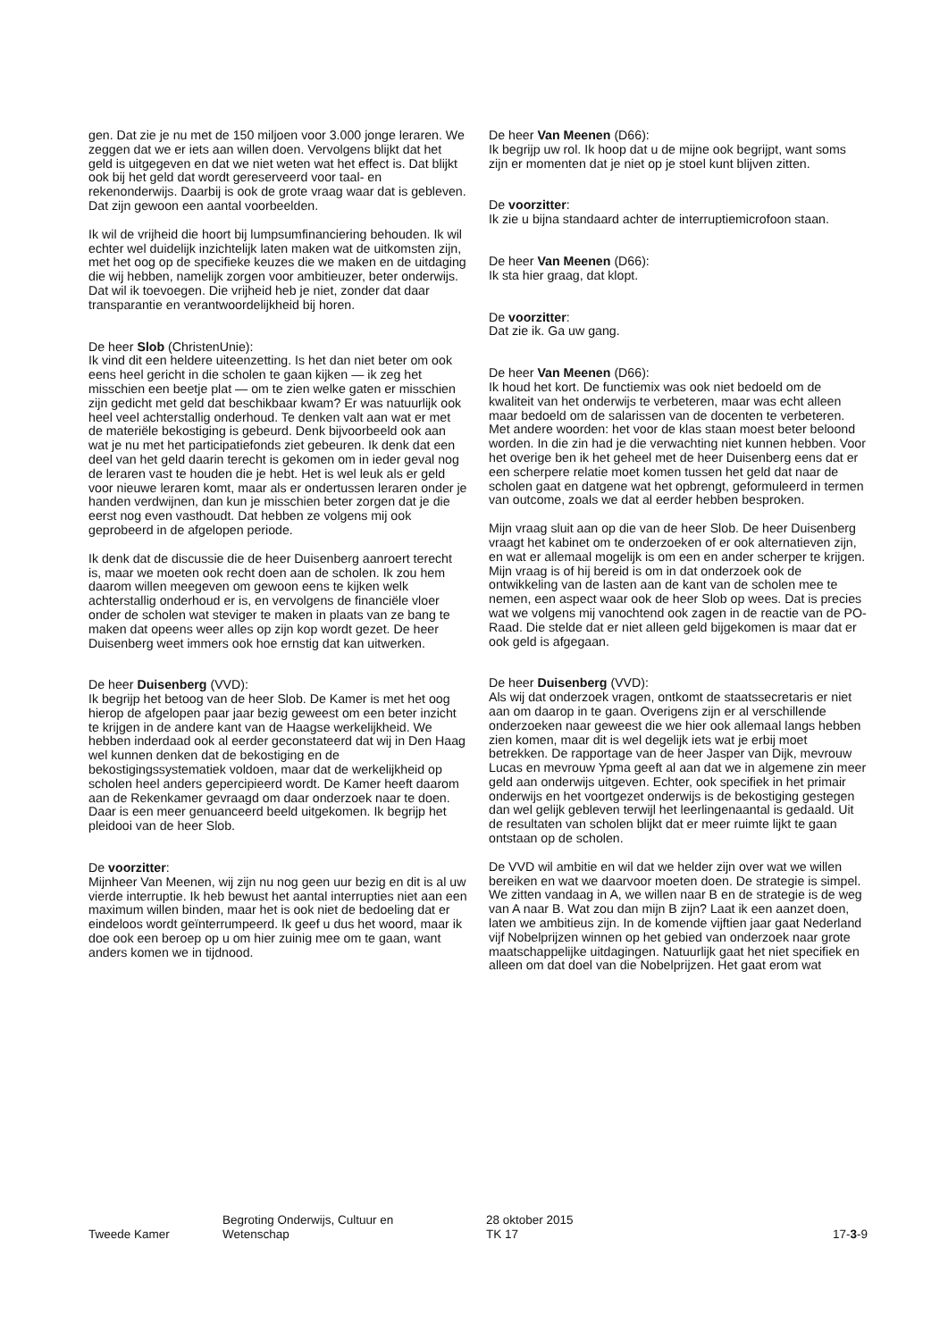gen. Dat zie je nu met de 150 miljoen voor 3.000 jonge leraren. We zeggen dat we er iets aan willen doen. Vervolgens blijkt dat het geld is uitgegeven en dat we niet weten wat het effect is. Dat blijkt ook bij het geld dat wordt gereserveerd voor taal- en rekenonderwijs. Daarbij is ook de grote vraag waar dat is gebleven. Dat zijn gewoon een aantal voorbeelden.
Ik wil de vrijheid die hoort bij lumpsumfinanciering behouden. Ik wil echter wel duidelijk inzichtelijk laten maken wat de uitkomsten zijn, met het oog op de specifieke keuzes die we maken en de uitdaging die wij hebben, namelijk zorgen voor ambitieuzer, beter onderwijs. Dat wil ik toevoegen. Die vrijheid heb je niet, zonder dat daar transparantie en verantwoordelijkheid bij horen.
De heer Slob (ChristenUnie):
Ik vind dit een heldere uiteenzetting. Is het dan niet beter om ook eens heel gericht in die scholen te gaan kijken — ik zeg het misschien een beetje plat — om te zien welke gaten er misschien zijn gedicht met geld dat beschikbaar kwam? Er was natuurlijk ook heel veel achterstallig onderhoud. Te denken valt aan wat er met de materiële bekostiging is gebeurd. Denk bijvoorbeeld ook aan wat je nu met het participatiefonds ziet gebeuren. Ik denk dat een deel van het geld daarin terecht is gekomen om in ieder geval nog de leraren vast te houden die je hebt. Het is wel leuk als er geld voor nieuwe leraren komt, maar als er ondertussen leraren onder je handen verdwijnen, dan kun je misschien beter zorgen dat je die eerst nog even vasthoudt. Dat hebben ze volgens mij ook geprobeerd in de afgelopen periode.
Ik denk dat de discussie die de heer Duisenberg aanroert terecht is, maar we moeten ook recht doen aan de scholen. Ik zou hem daarom willen meegeven om gewoon eens te kijken welk achterstallig onderhoud er is, en vervolgens de financiële vloer onder de scholen wat steviger te maken in plaats van ze bang te maken dat opeens weer alles op zijn kop wordt gezet. De heer Duisenberg weet immers ook hoe ernstig dat kan uitwerken.
De heer Duisenberg (VVD):
Ik begrijp het betoog van de heer Slob. De Kamer is met het oog hierop de afgelopen paar jaar bezig geweest om een beter inzicht te krijgen in de andere kant van de Haagse werkelijkheid. We hebben inderdaad ook al eerder geconstateerd dat wij in Den Haag wel kunnen denken dat de bekostiging en de bekostigingssystematiek voldoen, maar dat de werkelijkheid op scholen heel anders gepercipieerd wordt. De Kamer heeft daarom aan de Rekenkamer gevraagd om daar onderzoek naar te doen. Daar is een meer genuanceerd beeld uitgekomen. Ik begrijp het pleidooi van de heer Slob.
De voorzitter:
Mijnheer Van Meenen, wij zijn nu nog geen uur bezig en dit is al uw vierde interruptie. Ik heb bewust het aantal interrupties niet aan een maximum willen binden, maar het is ook niet de bedoeling dat er eindeloos wordt geïnterrumpeerd. Ik geef u dus het woord, maar ik doe ook een beroep op u om hier zuinig mee om te gaan, want anders komen we in tijdnood.
De heer Van Meenen (D66):
Ik begrijp uw rol. Ik hoop dat u de mijne ook begrijpt, want soms zijn er momenten dat je niet op je stoel kunt blijven zitten.
De voorzitter:
Ik zie u bijna standaard achter de interruptiemicrofoon staan.
De heer Van Meenen (D66):
Ik sta hier graag, dat klopt.
De voorzitter:
Dat zie ik. Ga uw gang.
De heer Van Meenen (D66):
Ik houd het kort. De functiemix was ook niet bedoeld om de kwaliteit van het onderwijs te verbeteren, maar was echt alleen maar bedoeld om de salarissen van de docenten te verbeteren. Met andere woorden: het voor de klas staan moest beter beloond worden. In die zin had je die verwachting niet kunnen hebben. Voor het overige ben ik het geheel met de heer Duisenberg eens dat er een scherpere relatie moet komen tussen het geld dat naar de scholen gaat en datgene wat het opbrengt, geformuleerd in termen van outcome, zoals we dat al eerder hebben besproken.
Mijn vraag sluit aan op die van de heer Slob. De heer Duisenberg vraagt het kabinet om te onderzoeken of er ook alternatieven zijn, en wat er allemaal mogelijk is om een en ander scherper te krijgen. Mijn vraag is of hij bereid is om in dat onderzoek ook de ontwikkeling van de lasten aan de kant van de scholen mee te nemen, een aspect waar ook de heer Slob op wees. Dat is precies wat we volgens mij vanochtend ook zagen in de reactie van de PO-Raad. Die stelde dat er niet alleen geld bijgekomen is maar dat er ook geld is afgegaan.
De heer Duisenberg (VVD):
Als wij dat onderzoek vragen, ontkomt de staatssecretaris er niet aan om daarop in te gaan. Overigens zijn er al verschillende onderzoeken naar geweest die we hier ook allemaal langs hebben zien komen, maar dit is wel degelijk iets wat je erbij moet betrekken. De rapportage van de heer Jasper van Dijk, mevrouw Lucas en mevrouw Ypma geeft al aan dat we in algemene zin meer geld aan onderwijs uitgeven. Echter, ook specifiek in het primair onderwijs en het voortgezet onderwijs is de bekostiging gestegen dan wel gelijk gebleven terwijl het leerlingenaantal is gedaald. Uit de resultaten van scholen blijkt dat er meer ruimte lijkt te gaan ontstaan op de scholen.
De VVD wil ambitie en wil dat we helder zijn over wat we willen bereiken en wat we daarvoor moeten doen. De strategie is simpel. We zitten vandaag in A, we willen naar B en de strategie is de weg van A naar B. Wat zou dan mijn B zijn? Laat ik een aanzet doen, laten we ambitieus zijn. In de komende vijftien jaar gaat Nederland vijf Nobelprijzen winnen op het gebied van onderzoek naar grote maatschappelijke uitdagingen. Natuurlijk gaat het niet specifiek en alleen om dat doel van die Nobelprijzen. Het gaat erom wat
Tweede Kamer
Begroting Onderwijs, Cultuur en
Wetenschap
28 oktober 2015
TK 17
17-3-9